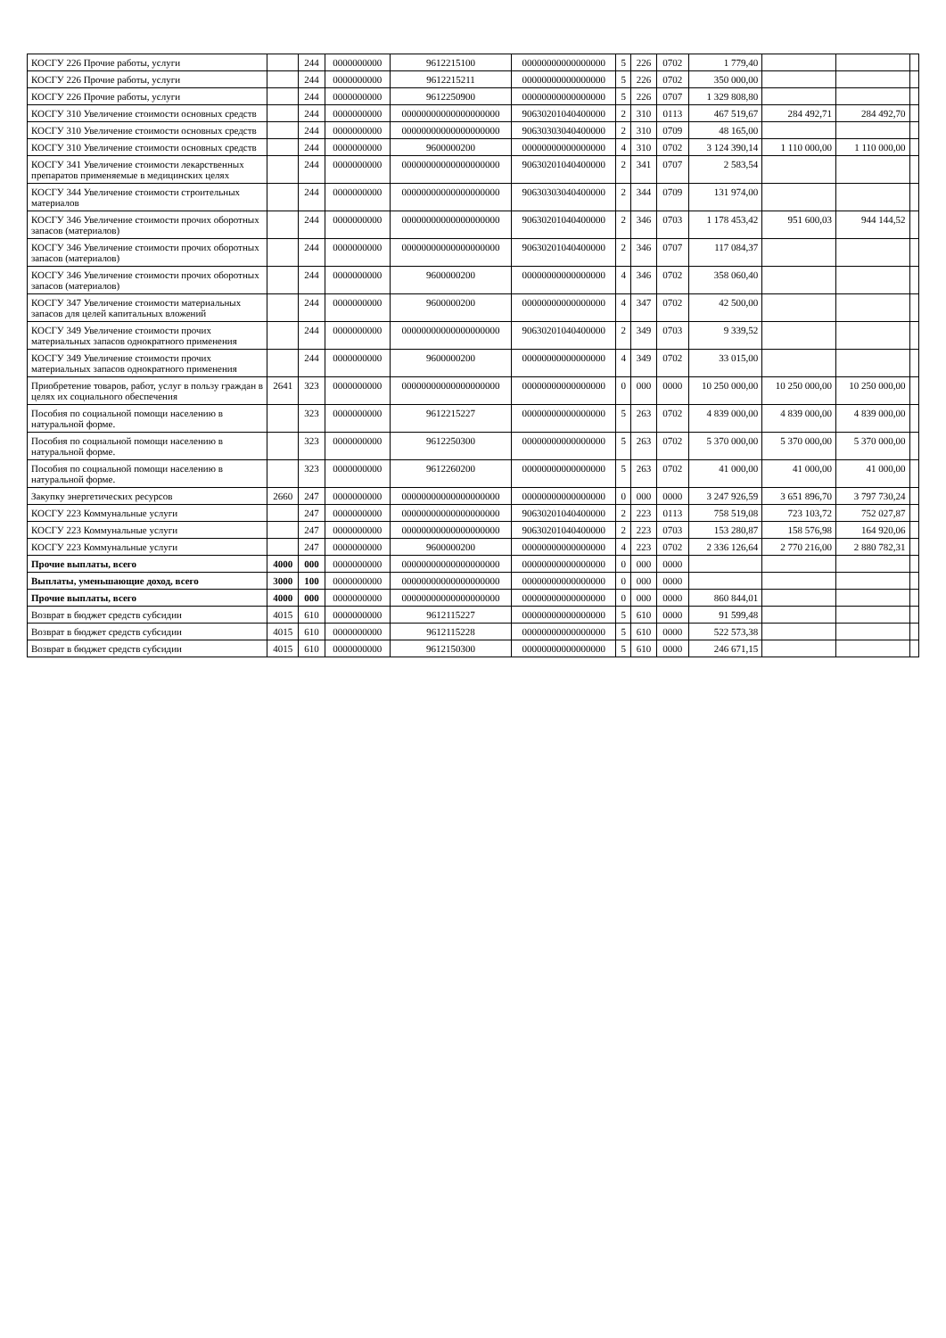| КОСГУ 226 Прочие работы, услуги | | 244 | 0000000000 | 9612215100 | 00000000000000000 | 5 | 226 | 0702 | 1 779,40 | | | |
| КОСГУ 226 Прочие работы, услуги | | 244 | 0000000000 | 9612215211 | 00000000000000000 | 5 | 226 | 0702 | 350 000,00 | | | |
| КОСГУ 226 Прочие работы, услуги | | 244 | 0000000000 | 9612250900 | 00000000000000000 | 5 | 226 | 0707 | 1 329 808,80 | | | |
| КОСГУ 310 Увеличение стоимости основных средств | | 244 | 0000000000 | 00000000000000000000 | 90630201040400000 | 2 | 310 | 0113 | 467 519,67 | 284 492,71 | 284 492,70 | |
| КОСГУ 310 Увеличение стоимости основных средств | | 244 | 0000000000 | 00000000000000000000 | 90630303040400000 | 2 | 310 | 0709 | 48 165,00 | | | |
| КОСГУ 310 Увеличение стоимости основных средств | | 244 | 0000000000 | 9600000200 | 00000000000000000 | 4 | 310 | 0702 | 3 124 390,14 | 1 110 000,00 | 1 110 000,00 | |
| КОСГУ 341 Увеличение стоимости лекарственных препаратов применяемые в медицинских целях | | 244 | 0000000000 | 00000000000000000000 | 90630201040400000 | 2 | 341 | 0707 | 2 583,54 | | | |
| КОСГУ 344 Увеличение стоимости строительных материалов | | 244 | 0000000000 | 00000000000000000000 | 90630303040400000 | 2 | 344 | 0709 | 131 974,00 | | | |
| КОСГУ 346 Увеличение стоимости прочих оборотных запасов (материалов) | | 244 | 0000000000 | 00000000000000000000 | 90630201040400000 | 2 | 346 | 0703 | 1 178 453,42 | 951 600,03 | 944 144,52 | |
| КОСГУ 346 Увеличение стоимости прочих оборотных запасов (материалов) | | 244 | 0000000000 | 00000000000000000000 | 90630201040400000 | 2 | 346 | 0707 | 117 084,37 | | | |
| КОСГУ 346 Увеличение стоимости прочих оборотных запасов (материалов) | | 244 | 0000000000 | 9600000200 | 00000000000000000 | 4 | 346 | 0702 | 358 060,40 | | | |
| КОСГУ 347 Увеличение стоимости материальных запасов для целей капитальных вложений | | 244 | 0000000000 | 9600000200 | 00000000000000000 | 4 | 347 | 0702 | 42 500,00 | | | |
| КОСГУ 349 Увеличение стоимости прочих материальных запасов однократного применения | | 244 | 0000000000 | 00000000000000000000 | 90630201040400000 | 2 | 349 | 0703 | 9 339,52 | | | |
| КОСГУ 349 Увеличение стоимости прочих материальных запасов однократного применения | | 244 | 0000000000 | 9600000200 | 00000000000000000 | 4 | 349 | 0702 | 33 015,00 | | | |
| Приобретение товаров, работ, услуг в пользу граждан в целях их социального обеспечения | 2641 | 323 | 0000000000 | 00000000000000000000 | 00000000000000000 | 0 | 000 | 0000 | 10 250 000,00 | 10 250 000,00 | 10 250 000,00 | |
| Пособия по социальной помощи населению в натуральной форме. | | 323 | 0000000000 | 9612215227 | 00000000000000000 | 5 | 263 | 0702 | 4 839 000,00 | 4 839 000,00 | 4 839 000,00 | |
| Пособия по социальной помощи населению в натуральной форме. | | 323 | 0000000000 | 9612250300 | 00000000000000000 | 5 | 263 | 0702 | 5 370 000,00 | 5 370 000,00 | 5 370 000,00 | |
| Пособия по социальной помощи населению в натуральной форме. | | 323 | 0000000000 | 9612260200 | 00000000000000000 | 5 | 263 | 0702 | 41 000,00 | 41 000,00 | 41 000,00 | |
| Закупку энергетических ресурсов | 2660 | 247 | 0000000000 | 00000000000000000000 | 00000000000000000 | 0 | 000 | 0000 | 3 247 926,59 | 3 651 896,70 | 3 797 730,24 | |
| КОСГУ 223 Коммунальные услуги | | 247 | 0000000000 | 00000000000000000000 | 90630201040400000 | 2 | 223 | 0113 | 758 519,08 | 723 103,72 | 752 027,87 | |
| КОСГУ 223 Коммунальные услуги | | 247 | 0000000000 | 00000000000000000000 | 90630201040400000 | 2 | 223 | 0703 | 153 280,87 | 158 576,98 | 164 920,06 | |
| КОСГУ 223 Коммунальные услуги | | 247 | 0000000000 | 9600000200 | 00000000000000000 | 4 | 223 | 0702 | 2 336 126,64 | 2 770 216,00 | 2 880 782,31 | |
| Прочие выплаты, всего | 4000 | 000 | 0000000000 | 00000000000000000000 | 00000000000000000 | 0 | 000 | 0000 | | | | |
| Выплаты, уменьшающие доход, всего | 3000 | 100 | 0000000000 | 00000000000000000000 | 00000000000000000 | 0 | 000 | 0000 | | | | |
| Прочие выплаты, всего | 4000 | 000 | 0000000000 | 00000000000000000000 | 00000000000000000 | 0 | 000 | 0000 | 860 844,01 | | | |
| Возврат в бюджет средств субсидии | 4015 | 610 | 0000000000 | 9612115227 | 00000000000000000 | 5 | 610 | 0000 | 91 599,48 | | | |
| Возврат в бюджет средств субсидии | 4015 | 610 | 0000000000 | 9612115228 | 00000000000000000 | 5 | 610 | 0000 | 522 573,38 | | | |
| Возврат в бюджет средств субсидии | 4015 | 610 | 0000000000 | 9612150300 | 00000000000000000 | 5 | 610 | 0000 | 246 671,15 | | | |